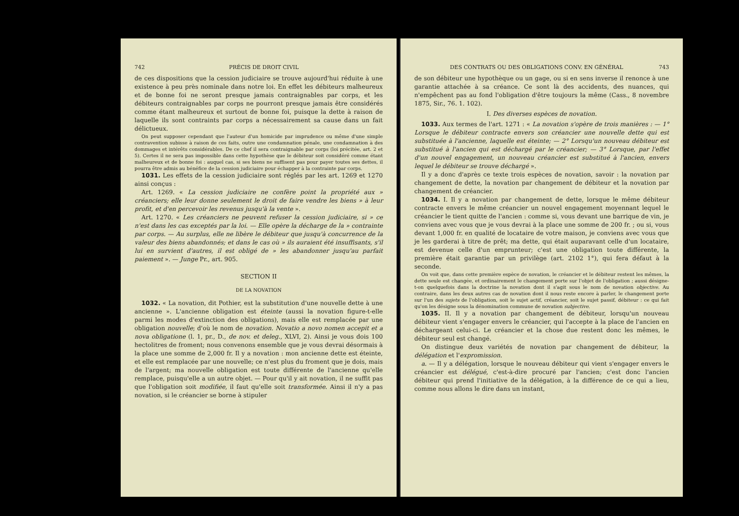742 PRÉCIS DE DROIT CIVIL
de ces dispositions que la cession judiciaire se trouve aujourd'hui réduite à une existence à peu près nominale dans notre loi. En effet les débiteurs malheureux et de bonne foi ne seront presque jamais contraignables par corps, et les débiteurs contraignables par corps ne pourront presque jamais être considérés comme étant malheureux et surtout de bonne foi, puisque la dette à raison de laquelle ils sont contraints par corps a nécessairement sa cause dans un fait délictueux.
On peut supposer cependant que l'auteur d'un homicide par imprudence ou même d'une simple contravention subisse à raison de ces faits, outre une condamnation pénale, une condamnation à des dommages et intérêts considérables. De ce chef il sera contraignable par corps (loi précitée, art. 2 et 5). Certes il ne sera pas impossible dans cette hypothèse que le débiteur soit considéré comme étant malheureux et de bonne foi : auquel cas, si ses biens ne suffisent pas pour payer toutes ses dettes, il pourra être admis au bénéfice de la cession judiciaire pour échapper à la contrainte par corps.
1031. Les effets de la cession judiciaire sont réglés par les art. 1269 et 1270 ainsi conçus :
Art. 1269. « La cession judiciaire ne confère point la propriété aux » créanciers; elle leur donne seulement le droit de faire vendre les biens » à leur profit, et d'en percevoir les revenus jusqu'à la vente ».
Art. 1270. « Les créanciers ne peuvent refuser la cession judiciaire, si » ce n'est dans les cas exceptés par la loi. — Elle opère la décharge de la » contrainte par corps. — Au surplus, elle ne libère le débiteur que jusqu'à concurrence de la valeur des biens abandonnés; et dans le cas où » ils auraient été insuffisants, s'il lui en survient d'autres, il est obligé de » les abandonner jusqu'au parfait paiement ». — Junge Pr., art. 905.
SECTION II
DE LA NOVATION
1032. « La novation, dit Pothier, est la substitution d'une nouvelle dette à une ancienne ». L'ancienne obligation est éteinte (aussi la novation figure-t-elle parmi les modes d'extinction des obligations), mais elle est remplacée par une obligation nouvelle; d'où le nom de novation. Novatio a novo nomen accepit et a nova obligatione (l. 1, pr., D., de nov. et deleg., XLVI, 2). Ainsi je vous dois 100 hectolitres de froment; nous convenons ensemble que je vous devrai désormais à la place une somme de 2,000 fr. Il y a novation : mon ancienne dette est éteinte, et elle est remplacée par une nouvelle; ce n'est plus du froment que je dois, mais de l'argent; ma nouvelle obligation est toute différente de l'ancienne qu'elle remplace, puisqu'elle a un autre objet. — Pour qu'il y ait novation, il ne suffit pas que l'obligation soit modifiée, il faut qu'elle soit transformée. Ainsi il n'y a pas novation, si le créancier se borne à stipuler
DES CONTRATS OU DES OBLIGATIONS CONV. EN GÉNÉRAL 743
de son débiteur une hypothèque ou un gage, ou si en sens inverse il renonce à une garantie attachée à sa créance. Ce sont là des accidents, des nuances, qui n'empêchent pas au fond l'obligation d'être toujours la même (Cass., 8 novembre 1875, Sir., 76. 1. 102).
I. Des diverses espèces de novation.
1033. Aux termes de l'art. 1271 : « La novation s'opère de trois manières : — 1° Lorsque le débiteur contracte envers son créancier une nouvelle dette qui est substituée à l'ancienne, laquelle est éteinte; — 2° Lorsqu'un nouveau débiteur est substitué à l'ancien qui est déchargé par le créancier; — 3° Lorsque, par l'effet d'un nouvel engagement, un nouveau créancier est substitué à l'ancien, envers lequel le débiteur se trouve déchargé ».
Il y a donc d'après ce texte trois espèces de novation, savoir : la novation par changement de dette, la novation par changement de débiteur et la novation par changement de créancier.
1034. I. Il y a novation par changement de dette, lorsque le même débiteur contracte envers le même créancier un nouvel engagement moyennant lequel le créancier le tient quitte de l'ancien : comme si, vous devant une barrique de vin, je conviens avec vous que je vous devrai à la place une somme de 200 fr. ; ou si, vous devant 1,000 fr. en qualité de locataire de votre maison, je conviens avec vous que je les garderai à titre de prêt; ma dette, qui était auparavant celle d'un locataire, est devenue celle d'un emprunteur; c'est une obligation toute différente, la première était garantie par un privilège (art. 2102 1°), qui fera défaut à la seconde.
On voit que, dans cette première espèce de novation, le créancier et le débiteur restent les mêmes, la dette seule est changée, et ordinairement le changement porte sur l'objet de l'obligation ; aussi désigne-t-on quelquefois dans la doctrine la novation dont il s'agit sous le nom de novation objective. Au contraire, dans les deux autres cas de novation dont il nous reste encore à parler, le changement porte sur l'un des sujets de l'obligation, soit le sujet actif, créancier, soit le sujet passif, débiteur : ce qui fait qu'on les désigne sous la dénomination commune de novation subjective.
1035. II. Il y a novation par changement de débiteur, lorsqu'un nouveau débiteur vient s'engager envers le créancier, qui l'accepte à la place de l'ancien en déchargeant celui-ci. Le créancier et la chose due restent donc les mêmes, le débiteur seul est changé.
On distingue deux variétés de novation par changement de débiteur, la délégation et l'expromission.
a. — Il y a délégation, lorsque le nouveau débiteur qui vient s'engager envers le créancier est délégué, c'est-à-dire procuré par l'ancien; c'est donc l'ancien débiteur qui prend l'initiative de la délégation, à la différence de ce qui a lieu, comme nous allons le dire dans un instant,